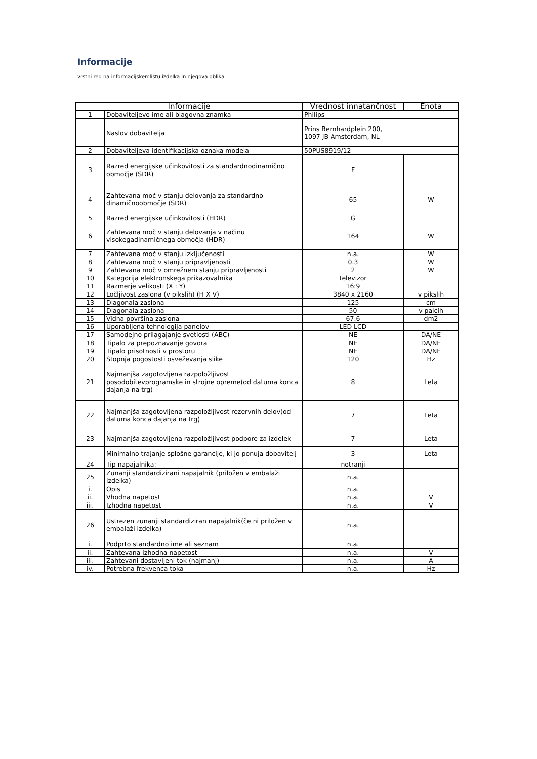Informacije
vrstni red na informacijskemlistu izdelka in njegova oblika
| Informacije | | Vrednost innatančnost | Enota |
| --- | --- | --- | --- |
| 1 | Dobaviteljevo ime ali blagovna znamka | Philips | |
| | Naslov dobavitelja | Prins Bernhardplein 200, 1097 JB Amsterdam, NL | |
| 2 | Dobaviteljeva identifikacijska oznaka modela | 50PUS8919/12 | |
| 3 | Razred energijske učinkovitosti za standardnodinamično območje (SDR) | F | |
| 4 | Zahtevana moč v stanju delovanja za standardno dinamičnoobmočje (SDR) | 65 | W |
| 5 | Razred energijske učinkovitosti (HDR) | G | |
| 6 | Zahtevana moč v stanju delovanja v načinu visokegadinamičnega območja (HDR) | 164 | W |
| 7 | Zahtevana moč v stanju izključenosti | n.a. | W |
| 8 | Zahtevana moč v stanju pripravljenosti | 0.3 | W |
| 9 | Zahtevana moč v omrežnem stanju pripravljenosti | 2 | W |
| 10 | Kategorija elektronskega prikazovalnika | televizor | |
| 11 | Razmerje velikosti (X : Y) | 16:9 | |
| 12 | Ločljivost zaslona (v pikslih) (H X V) | 3840 x 2160 | v pikslih |
| 13 | Diagonala zaslona | 125 | cm |
| 14 | Diagonala zaslona | 50 | v palcih |
| 15 | Vidna površina zaslona | 67.6 | dm2 |
| 16 | Uporabljena tehnologija panelov | LED LCD | |
| 17 | Samodejno prilagajanje svetlosti (ABC) | NE | DA/NE |
| 18 | Tipalo za prepoznavanje govora | NE | DA/NE |
| 19 | Tipalo prisotnosti v prostoru | NE | DA/NE |
| 20 | Stopnja pogostosti osveževanja slike | 120 | Hz |
| 21 | Najmanjša zagotovljena razpoložljivost posodobitevprogramske in strojne opreme(od datuma konca dajanja na trg) | 8 | Leta |
| 22 | Najmanjša zagotovljena razpoložljivost rezervnih delov(od datuma konca dajanja na trg) | 7 | Leta |
| 23 | Najmanjša zagotovljena razpoložljivost podpore za izdelek | 7 | Leta |
| | Minimalno trajanje splošne garancije, ki jo ponuja dobavitelj | 3 | Leta |
| 24 | Tip napajalnika: | notranji | |
| 25 | Zunanji standardizirani napajalnik (priložen v embalaži izdelka) | n.a. | |
| i. | Opis | n.a. | |
| ii. | Vhodna napetost | n.a. | V |
| iii. | Izhodna napetost | n.a. | V |
| 26 | Ustrezen zunanji standardiziran napajalnik(če ni priložen v embalaži izdelka) | n.a. | |
| i. | Podprto standardno ime ali seznam | n.a. | |
| ii. | Zahtevana izhodna napetost | n.a. | V |
| iii. | Zahtevani dostavljeni tok (najmanj) | n.a. | A |
| iv. | Potrebna frekvenca toka | n.a. | Hz |